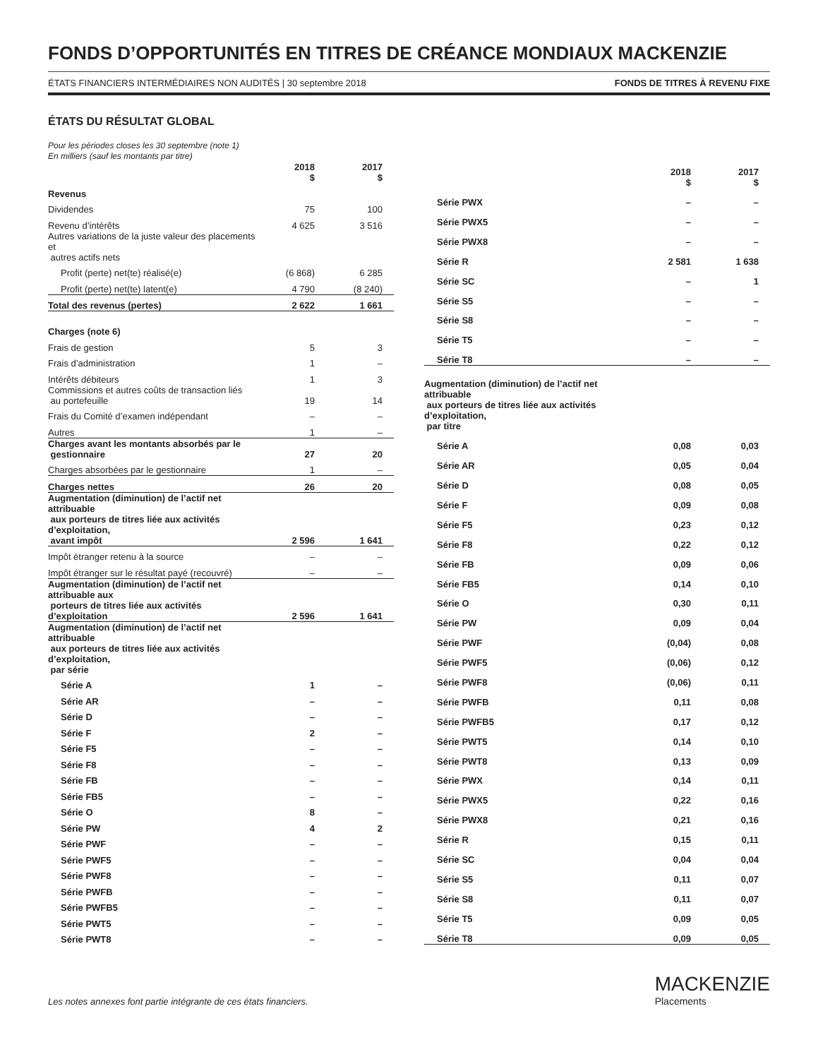FONDS D’OPPORTUNITÉS EN TITRES DE CRÉANCE MONDIAUX MACKENZIE
ÉTATS FINANCIERS INTERMÉDIAIRES NON AUDITÉS | 30 septembre 2018 FONDS DE TITRES À REVENU FIXE
ÉTATS DU RÉSULTAT GLOBAL
Pour les périodes closes les 30 septembre (note 1)
En milliers (sauf les montants par titre)
| | 2018 $ | 2017 $ |
| Revenus | | |
| Dividendes | 75 | 100 |
| Revenu d’intérêts | 4 625 | 3 516 |
| Autres variations de la juste valeur des placements et autres actifs nets | | |
| Profit (perte) net(te) réalisé(e) | (6 868) | 6 285 |
| Profit (perte) net(te) latent(e) | 4 790 | (8 240) |
| Total des revenus (pertes) | 2 622 | 1 661 |
| Charges (note 6) | | |
| Frais de gestion | 5 | 3 |
| Frais d’administration | 1 | – |
| Intérêts débiteurs | 1 | 3 |
| Commissions et autres coûts de transaction liés au portefeuille | 19 | 14 |
| Frais du Comité d’examen indépendant | – | – |
| Autres | 1 | – |
| Charges avant les montants absorbés par le gestionnaire | 27 | 20 |
| Charges absorbées par le gestionnaire | 1 | – |
| Charges nettes | 26 | 20 |
| Augmentation (diminution) de l’actif net attribuable aux porteurs de titres liée aux activités d’exploitation, avant impôt | 2 596 | 1 641 |
| Impôt étranger retenu à la source | – | – |
| Impôt étranger sur le résultat payé (recouvré) | – | – |
| Augmentation (diminution) de l’actif net attribuable aux porteurs de titres liée aux activités d’exploitation | 2 596 | 1 641 |
| Augmentation (diminution) de l’actif net attribuable aux porteurs de titres liée aux activités d’exploitation, par série | | |
| Série A | 1 | – |
| Série AR | – | – |
| Série D | – | – |
| Série F | 2 | – |
| Série F5 | – | – |
| Série F8 | – | – |
| Série FB | – | – |
| Série FB5 | – | – |
| Série O | 8 | – |
| Série PW | 4 | 2 |
| Série PWF | – | – |
| Série PWF5 | – | – |
| Série PWF8 | – | – |
| Série PWFB | – | – |
| Série PWFB5 | – | – |
| Série PWT5 | – | – |
| Série PWT8 | – | – |
| | 2018 $ | 2017 $ |
| Série PWX | – | – |
| Série PWX5 | – | – |
| Série PWX8 | – | – |
| Série R | 2 581 | 1 638 |
| Série SC | – | 1 |
| Série S5 | – | – |
| Série S8 | – | – |
| Série T5 | – | – |
| Série T8 | – | – |
| Augmentation (diminution) de l’actif net attribuable aux porteurs de titres liée aux activités d’exploitation, par titre | | |
| Série A | 0,08 | 0,03 |
| Série AR | 0,05 | 0,04 |
| Série D | 0,08 | 0,05 |
| Série F | 0,09 | 0,08 |
| Série F5 | 0,23 | 0,12 |
| Série F8 | 0,22 | 0,12 |
| Série FB | 0,09 | 0,06 |
| Série FB5 | 0,14 | 0,10 |
| Série O | 0,30 | 0,11 |
| Série PW | 0,09 | 0,04 |
| Série PWF | (0,04) | 0,08 |
| Série PWF5 | (0,06) | 0,12 |
| Série PWF8 | (0,06) | 0,11 |
| Série PWFB | 0,11 | 0,08 |
| Série PWFB5 | 0,17 | 0,12 |
| Série PWT5 | 0,14 | 0,10 |
| Série PWT8 | 0,13 | 0,09 |
| Série PWX | 0,14 | 0,11 |
| Série PWX5 | 0,22 | 0,16 |
| Série PWX8 | 0,21 | 0,16 |
| Série R | 0,15 | 0,11 |
| Série SC | 0,04 | 0,04 |
| Série S5 | 0,11 | 0,07 |
| Série S8 | 0,11 | 0,07 |
| Série T5 | 0,09 | 0,05 |
| Série T8 | 0,09 | 0,05 |
Les notes annexes font partie intégrante de ces états financiers.
MACKENZIE
Placements